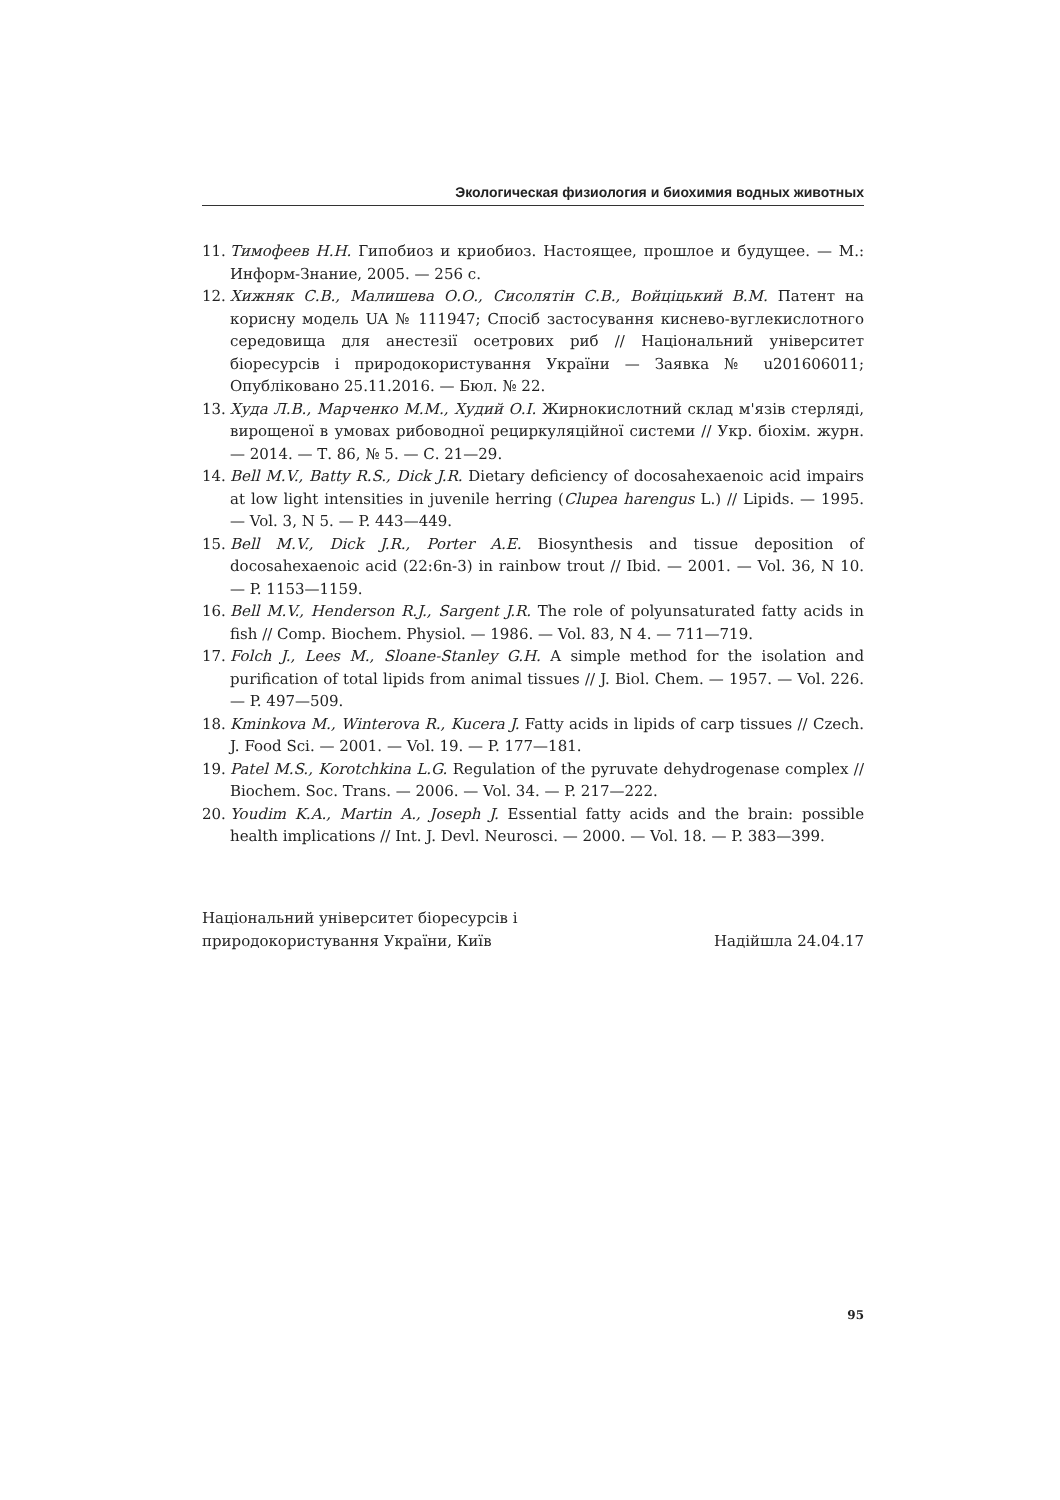Экологическая физиология и биохимия водных животных
11. Тимофеев Н.Н. Гипобиоз и криобиоз. Настоящее, прошлое и будущее. — М.: Информ-Знание, 2005. — 256 с.
12. Хижняк С.В., Малишева О.О., Сисолятін С.В., Войціцький В.М. Патент на корисну модель UA № 111947; Спосіб застосування киснево-вуглекислотного середовища для анестезії осетрових риб // Національний університет біоресурсів і природокористування України — Заявка № u201606011; Опубліковано 25.11.2016. — Бюл. № 22.
13. Худа Л.В., Марченко М.М., Худий О.І. Жирнокислотний склад м'язів стерляді, вирощеної в умовах рибоводної рециркуляційної системи // Укр. біохім. журн. — 2014. — Т. 86, № 5. — С. 21—29.
14. Bell M.V., Batty R.S., Dick J.R. Dietary deficiency of docosahexaenoic acid impairs at low light intensities in juvenile herring (Clupea harengus L.) // Lipids. — 1995. — Vol. 3, N 5. — P. 443—449.
15. Bell M.V., Dick J.R., Porter A.E. Biosynthesis and tissue deposition of docosahexaenoic acid (22:6n-3) in rainbow trout // Ibid. — 2001. — Vol. 36, N 10. — P. 1153—1159.
16. Bell M.V., Henderson R.J., Sargent J.R. The role of polyunsaturated fatty acids in fish // Comp. Biochem. Physiol. — 1986. — Vol. 83, N 4. — 711—719.
17. Folch J., Lees M., Sloane-Stanley G.H. A simple method for the isolation and purification of total lipids from animal tissues // J. Biol. Chem. — 1957. — Vol. 226. — P. 497—509.
18. Kminkova M., Winterova R., Kucera J. Fatty acids in lipids of carp tissues // Czech. J. Food Sci. — 2001. — Vol. 19. — P. 177—181.
19. Patel M.S., Korotchkina L.G. Regulation of the pyruvate dehydrogenase complex // Biochem. Soc. Trans. — 2006. — Vol. 34. — P. 217—222.
20. Youdim K.A., Martin A., Joseph J. Essential fatty acids and the brain: possible health implications // Int. J. Devl. Neurosci. — 2000. — Vol. 18. — P. 383—399.
Національний університет біоресурсів і
природокористування України, Київ
Надійшла 24.04.17
95